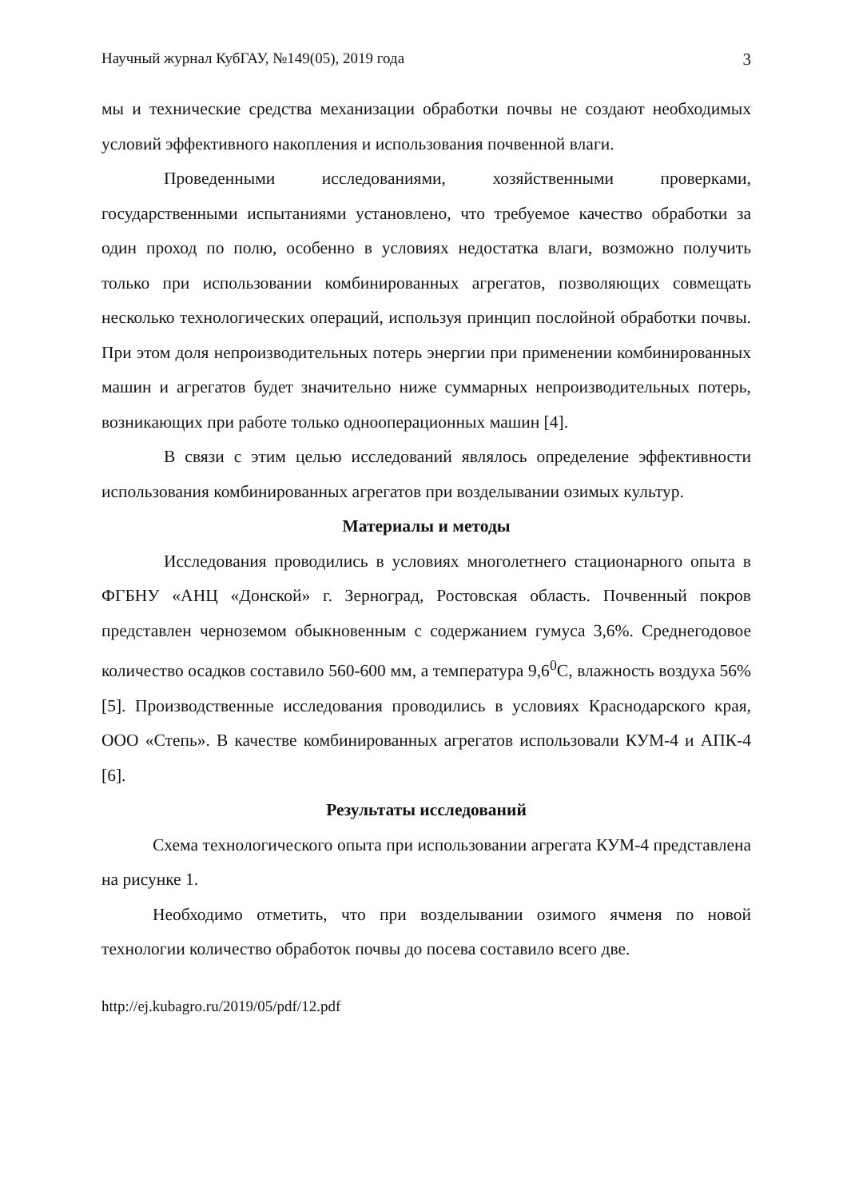Научный журнал КубГАУ, №149(05), 2019 года 3
мы и технические средства механизации обработки почвы не создают необходимых условий эффективного накопления и использования почвенной влаги.
Проведенными исследованиями, хозяйственными проверками, государственными испытаниями установлено, что требуемое качество обработки за один проход по полю, особенно в условиях недостатка влаги, возможно получить только при использовании комбинированных агрегатов, позволяющих совмещать несколько технологических операций, используя принцип послойной обработки почвы. При этом доля непроизводительных потерь энергии при применении комбинированных машин и агрегатов будет значительно ниже суммарных непроизводительных потерь, возникающих при работе только однооперационных машин [4].
В связи с этим целью исследований являлось определение эффективности использования комбинированных агрегатов при возделывании озимых культур.
Материалы и методы
Исследования проводились в условиях многолетнего стационарного опыта в ФГБНУ «АНЦ «Донской» г. Зерноград, Ростовская область. Почвенный покров представлен черноземом обыкновенным с содержанием гумуса 3,6%. Среднегодовое количество осадков составило 560-600 мм, а температура 9,6<sup>0</sup>С, влажность воздуха 56% [5]. Производственные исследования проводились в условиях Краснодарского края, ООО «Степь». В качестве комбинированных агрегатов использовали КУМ-4 и АПК-4 [6].
Результаты исследований
Схема технологического опыта при использовании агрегата КУМ-4 представлена на рисунке 1.
Необходимо отметить, что при возделывании озимого ячменя по новой технологии количество обработок почвы до посева составило всего две.
http://ej.kubagro.ru/2019/05/pdf/12.pdf